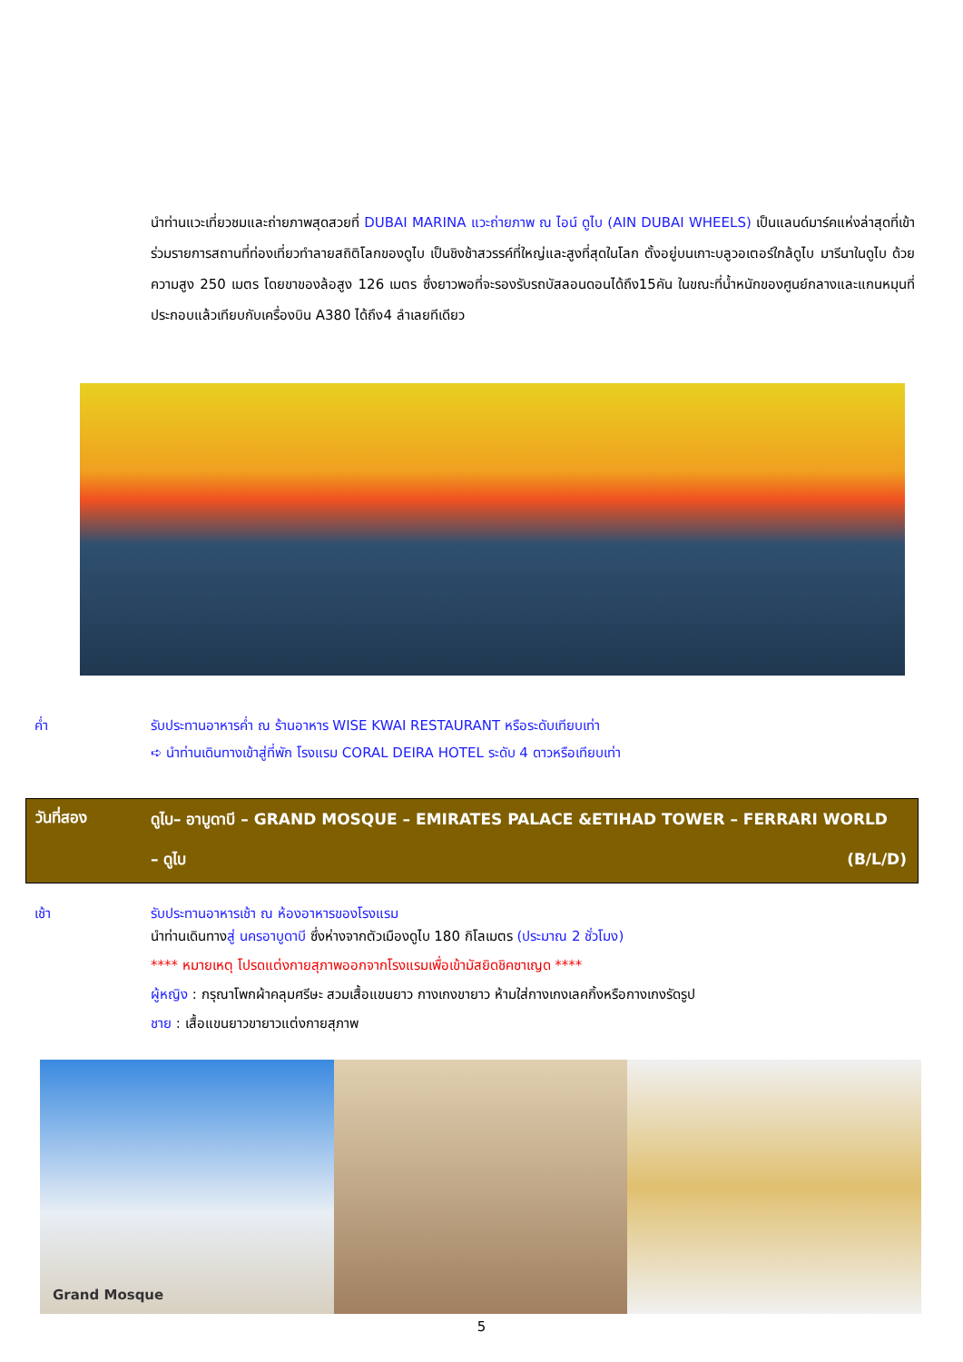นำท่านแวะเที่ยวชมและถ่ายภาพสุดสวยที่ DUBAI MARINA แวะถ่ายภาพ ณ ไอน์ ดูไบ (AIN DUBAI WHEELS) เป็นแลนด์มาร์คแห่งล่าสุดที่เข้าร่วมรายการสถานที่ท่องเที่ยวทำลายสถิติโลกของดูไบ เป็นชิงช้าสวรรค์ที่ใหญ่และสูงที่สุดในโลก ตั้งอยู่บนเกาะบลูวอเตอร์ใกล้ดูไบ มารีนาในดูไบ ด้วยความสูง 250 เมตร โดยขาของล้อสูง 126 เมตร ซึ่งยาวพอที่จะรองรับรถบัสลอนดอนได้ถึง15คัน ในขณะที่น้ำหนักของศูนย์กลางและแกนหมุนที่ประกอบแล้วเทียบกับเครื่องบิน A380 ได้ถึง4 ลำเลยทีเดียว
ค่ำ รับประทานอาหารค่ำ ณ ร้านอาหาร WISE KWAI RESTAURANT หรือระดับเทียบเท่า
➪ นำท่านเดินทางเข้าสู่ที่พัก โรงแรม CORAL DEIRA HOTEL ระดับ 4 ดาวหรือเทียบเท่า
วันที่สอง
ดูไบ– อาบูดาบี – GRAND MOSQUE – EMIRATES PALACE &ETIHAD TOWER – FERRARI WORLD
– ดูไบ (B/L/D)
เช้า รับประทานอาหารเช้า ณ ห้องอาหารของโรงแรม
นำท่านเดินทางสู่ นครอาบูดาบี ซึ่งห่างจากตัวเมืองดูไบ 180 กิโลเมตร (ประมาณ 2 ชั่วโมง)
**** หมายเหตุ โปรดแต่งกายสุภาพออกจากโรงแรมเพื่อเข้ามัสยิดชิคซาเญด ****
ผู้หญิง : กรุณาโพกผ้าคลุมศรีษะ สวมเสื้อแขนยาว กางเกงขายาว ห้ามใส่กางเกงเลคกิ้งหรือกางเกงรัดรูป
ชาย : เสื้อแขนยาวขายาวแต่งกายสุภาพ
Grand Mosque
5